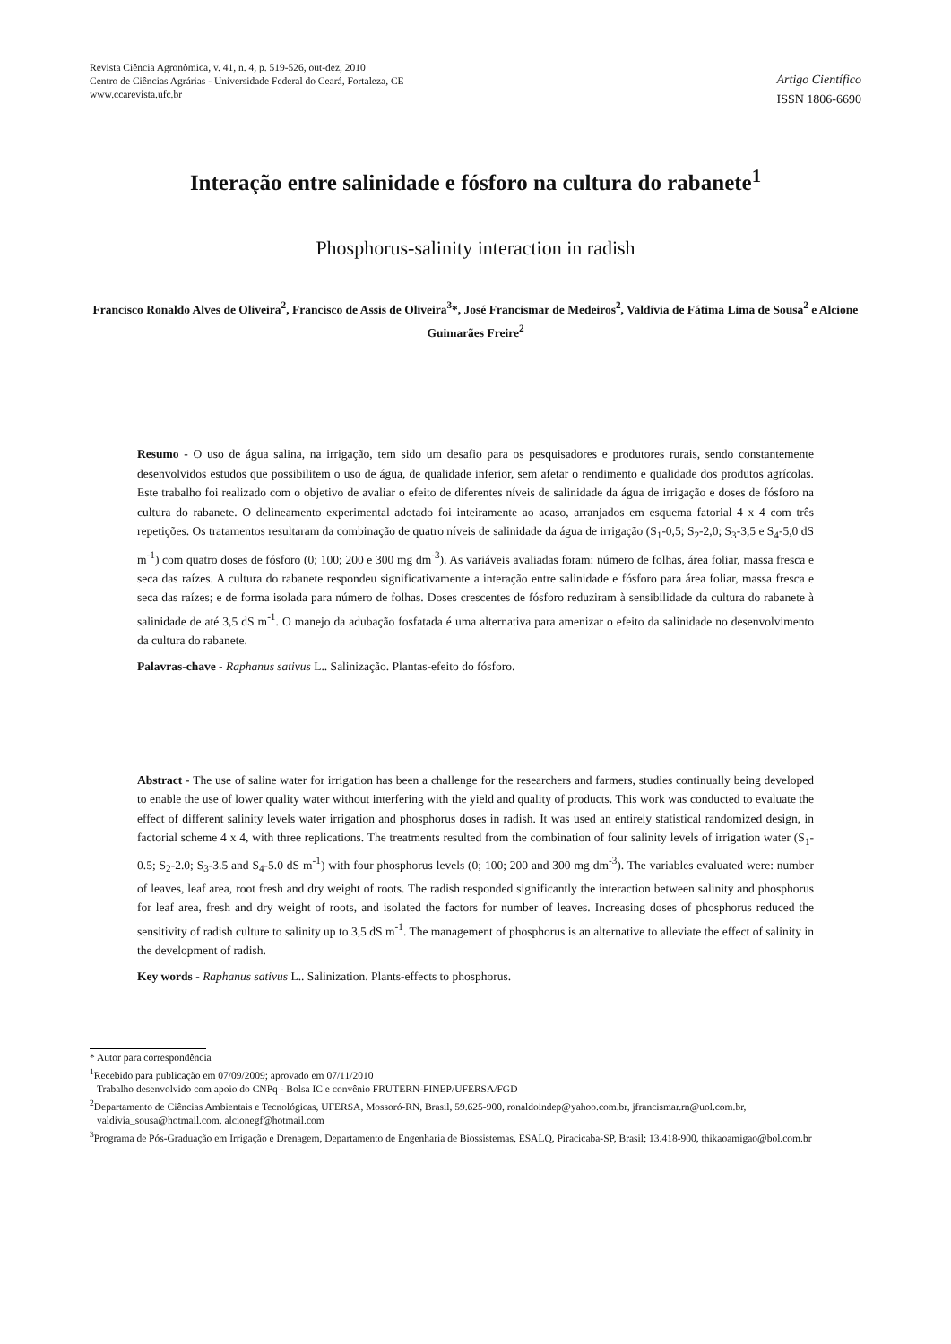Revista Ciência Agronômica, v. 41, n. 4, p. 519-526, out-dez, 2010
Centro de Ciências Agrárias - Universidade Federal do Ceará, Fortaleza, CE
www.ccarevista.ufc.br
Artigo Científico
ISSN 1806-6690
Interação entre salinidade e fósforo na cultura do rabanete<sup>1</sup>
Phosphorus-salinity interaction in radish
Francisco Ronaldo Alves de Oliveira<sup>2</sup>, Francisco de Assis de Oliveira<sup>3</sup>*, José Francismar de Medeiros<sup>2</sup>, Valdívia de Fátima Lima de Sousa<sup>2</sup> e Alcione Guimarães Freire<sup>2</sup>
Resumo - O uso de água salina, na irrigação, tem sido um desafio para os pesquisadores e produtores rurais, sendo constantemente desenvolvidos estudos que possibilitem o uso de água, de qualidade inferior, sem afetar o rendimento e qualidade dos produtos agrícolas. Este trabalho foi realizado com o objetivo de avaliar o efeito de diferentes níveis de salinidade da água de irrigação e doses de fósforo na cultura do rabanete. O delineamento experimental adotado foi inteiramente ao acaso, arranjados em esquema fatorial 4 x 4 com três repetições. Os tratamentos resultaram da combinação de quatro níveis de salinidade da água de irrigação (S<sub>1</sub>-0,5; S<sub>2</sub>-2,0; S<sub>3</sub>-3,5 e S<sub>4</sub>-5,0 dS m<sup>-1</sup>) com quatro doses de fósforo (0; 100; 200 e 300 mg dm<sup>-3</sup>). As variáveis avaliadas foram: número de folhas, área foliar, massa fresca e seca das raízes. A cultura do rabanete respondeu significativamente a interação entre salinidade e fósforo para área foliar, massa fresca e seca das raízes; e de forma isolada para número de folhas. Doses crescentes de fósforo reduziram à sensibilidade da cultura do rabanete à salinidade de até 3,5 dS m<sup>-1</sup>. O manejo da adubação fosfatada é uma alternativa para amenizar o efeito da salinidade no desenvolvimento da cultura do rabanete.
Palavras-chave - Raphanus sativus L.. Salinização. Plantas-efeito do fósforo.
Abstract - The use of saline water for irrigation has been a challenge for the researchers and farmers, studies continually being developed to enable the use of lower quality water without interfering with the yield and quality of products. This work was conducted to evaluate the effect of different salinity levels water irrigation and phosphorus doses in radish. It was used an entirely statistical randomized design, in factorial scheme 4 x 4, with three replications. The treatments resulted from the combination of four salinity levels of irrigation water (S<sub>1</sub>-0.5; S<sub>2</sub>-2.0; S<sub>3</sub>-3.5 and S<sub>4</sub>-5.0 dS m<sup>-1</sup>) with four phosphorus levels (0; 100; 200 and 300 mg dm<sup>-3</sup>). The variables evaluated were: number of leaves, leaf area, root fresh and dry weight of roots. The radish responded significantly the interaction between salinity and phosphorus for leaf area, fresh and dry weight of roots, and isolated the factors for number of leaves. Increasing doses of phosphorus reduced the sensitivity of radish culture to salinity up to 3,5 dS m<sup>-1</sup>. The management of phosphorus is an alternative to alleviate the effect of salinity in the development of radish.
Key words - Raphanus sativus L.. Salinization. Plants-effects to phosphorus.
* Autor para correspondência
<sup>1</sup> Recebido para publicação em 07/09/2009; aprovado em 07/11/2010
Trabalho desenvolvido com apoio do CNPq - Bolsa IC e convênio FRUTERN-FINEP/UFERSA/FGD
<sup>2</sup> Departamento de Ciências Ambientais e Tecnológicas, UFERSA, Mossoró-RN, Brasil, 59.625-900, ronaldoindep@yahoo.com.br, jfrancismar.rn@uol.com.br, valdivia_sousa@hotmail.com, alcionegf@hotmail.com
<sup>3</sup> Programa de Pós-Graduação em Irrigação e Drenagem, Departamento de Engenharia de Biossistemas, ESALQ, Piracicaba-SP, Brasil; 13.418-900, thikaoamigao@bol.com.br